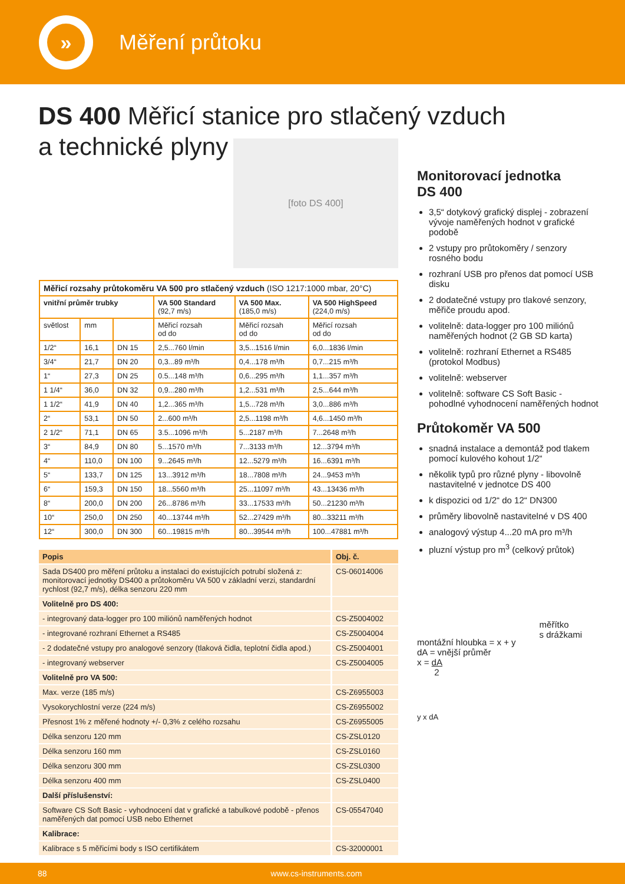»
Měření průtoku
DS 400 Měřicí stanice pro stlačený vzduch
a technické plyny
[foto DS 400]
| Měřicí rozsahy průtokoměru VA 500 pro stlačený vzduch (ISO 1217:1000 mbar, 20°C) | | | | | |
| --- | --- | --- | --- | --- | --- |
| vnitřní průměr trubky | | | VA 500 Standard (92,7 m/s) | VA 500 Max. (185,0 m/s) | VA 500 HighSpeed (224,0 m/s) |
| světlost | mm | | Měřicí rozsah od do | Měřicí rozsah od do | Měřicí rozsah od do |
| 1/2“ | 16,1 | DN 15 | 2,5...760 l/min | 3,5...1516 l/min | 6,0...1836 l/min |
| 3/4“ | 21,7 | DN 20 | 0,3...89 m³/h | 0,4...178 m³/h | 0,7...215 m³/h |
| 1“ | 27,3 | DN 25 | 0.5...148 m³/h | 0,6...295 m³/h | 1,1...357 m³/h |
| 1 1/4“ | 36,0 | DN 32 | 0,9...280 m³/h | 1,2...531 m³/h | 2,5...644 m³/h |
| 1 1/2“ | 41,9 | DN 40 | 1,2...365 m³/h | 1,5...728 m³/h | 3,0...886 m³/h |
| 2“ | 53,1 | DN 50 | 2...600 m³/h | 2,5...1198 m³/h | 4,6...1450 m³/h |
| 2 1/2“ | 71,1 | DN 65 | 3.5...1096 m³/h | 5...2187 m³/h | 7...2648 m³/h |
| 3“ | 84,9 | DN 80 | 5...1570 m³/h | 7...3133 m³/h | 12...3794 m³/h |
| 4“ | 110,0 | DN 100 | 9...2645 m³/h | 12...5279 m³/h | 16...6391 m³/h |
| 5“ | 133,7 | DN 125 | 13...3912 m³/h | 18...7808 m³/h | 24...9453 m³/h |
| 6“ | 159,3 | DN 150 | 18...5560 m³/h | 25...11097 m³/h | 43...13436 m³/h |
| 8“ | 200,0 | DN 200 | 26...8786 m³/h | 33...17533 m³/h | 50...21230 m³/h |
| 10“ | 250,0 | DN 250 | 40...13744 m³/h | 52...27429 m³/h | 80...33211 m³/h |
| 12“ | 300,0 | DN 300 | 60...19815 m³/h | 80...39544 m³/h | 100...47881 m³/h |
| Popis | Obj. č. |
| --- | --- |
| Sada DS400 pro měření průtoku a instalaci do existujících potrubí složená z: monitorovací jednotky DS400 a průtokoměru VA 500 v základní verzi, standardní rychlost (92,7 m/s), délka senzoru 220 mm | CS-06014006 |
| Volitelně pro DS 400: | |
| - integrovaný data-logger pro 100 miliónů naměřených hodnot | CS-Z5004002 |
| - integrované rozhraní Ethernet a RS485 | CS-Z5004004 |
| - 2 dodatečné vstupy pro analogové senzory (tlaková čidla, teplotní čidla apod.) | CS-Z5004001 |
| - integrovaný webserver | CS-Z5004005 |
| Volitelně pro VA 500: | |
| Max. verze (185 m/s) | CS-Z6955003 |
| Vysokorychlostní verze (224 m/s) | CS-Z6955002 |
| Přesnost 1% z měřené hodnoty +/- 0,3% z celého rozsahu | CS-Z6955005 |
| Délka senzoru 120 mm | CS-ZSL0120 |
| Délka senzoru 160 mm | CS-ZSL0160 |
| Délka senzoru 300 mm | CS-ZSL0300 |
| Délka senzoru 400 mm | CS-ZSL0400 |
| Další příslušenství: | |
| Software CS Soft Basic - vyhodnocení dat v grafické a tabulkové podobě - přenos naměřených dat pomocí USB nebo Ethernet | CS-05547040 |
| Kalibrace: | |
| Kalibrace s 5 měřicími body s ISO certifikátem | CS-32000001 |
Monitorovací jednotka
DS 400
3,5“ dotykový grafický displej - zobrazení vývoje naměřených hodnot v grafické podobě
2 vstupy pro průtokoměry / senzory rosného bodu
rozhraní USB pro přenos dat pomocí USB disku
2 dodatečné vstupy pro tlakové senzory, měřiče proudu apod.
volitelně: data-logger pro 100 miliónů naměřených hodnot (2 GB SD karta)
volitelně: rozhraní Ethernet a RS485 (protokol Modbus)
volitelně: webserver
volitelně: software CS Soft Basic - pohodlné vyhodnocení naměřených hodnot
Průtokoměr VA 500
snadná instalace a demontáž pod tlakem pomocí kulového kohout 1/2“
několik typů pro různé plyny - libovolně nastavitelné v jednotce DS 400
k dispozici od 1/2“ do 12“ DN300
průměry libovolně nastavitelné v DS 400
analogový výstup 4...20 mA pro m³/h
pluzní výstup pro m<sup>3</sup> (celkový průtok)
montážní hloubka = x + y
dA = vnější průměr
x = dA
2
měřítko
s drážkami
y x dA
88 www.cs-instruments.com